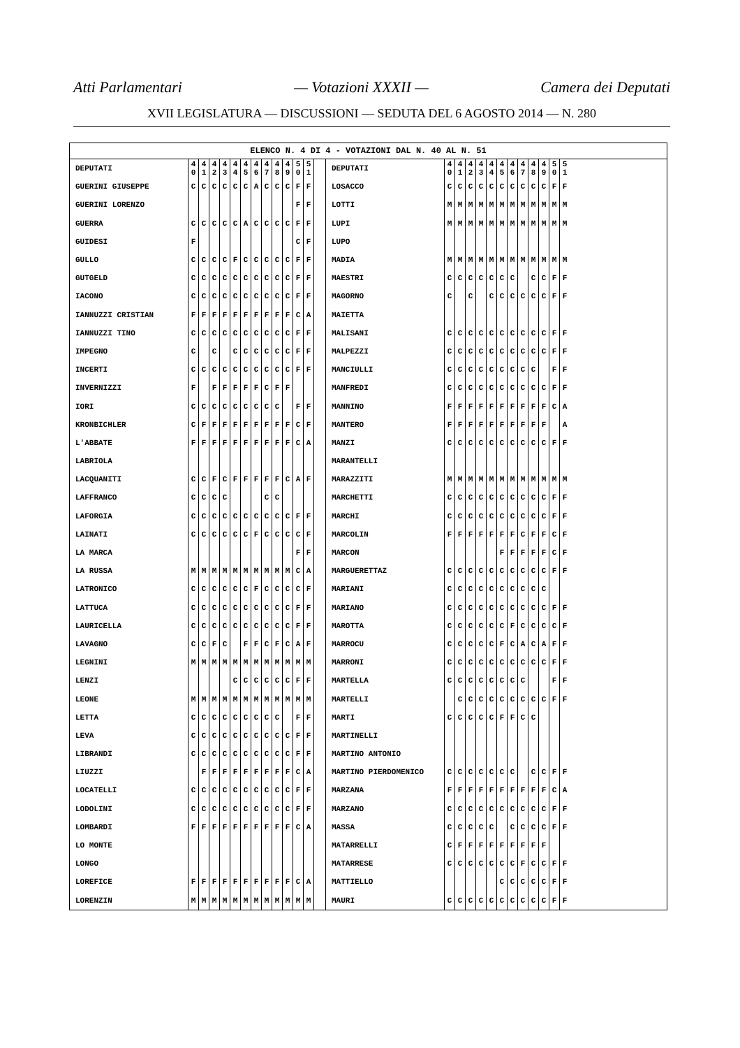Atti Parlamentari — Votazioni XXXII — Camera dei Deputati
XVII LEGISLATURA — DISCUSSIONI — SEDUTA DEL 6 AGOSTO 2014 — N. 280
ELENCO N. 4 DI 4 - VOTAZIONI DAL N. 40 AL N. 51
| DEPUTATI | 4 0 | 4 1 | 4 2 | 4 3 | 4 4 | 4 5 | 4 6 | 4 7 | 4 8 | 4 9 | 5 0 | 5 1 | | DEPUTATI | 4 0 | 4 1 | 4 2 | 4 3 | 4 4 | 4 5 | 4 6 | 4 7 | 4 8 | 4 9 | 5 0 | 5 1 |
| GUERINI GIUSEPPE | C | C | C | C | C | C | A | C | C | C | F | F | | LOSACCO | C | C | C | C | C | C | C | C | C | C | F | F |
| GUERINI LORENZO | | | | | | | | | | | F | F | | LOTTI | M | M | M | M | M | M | M | M | M | M | M | M |
| GUERRA | C | C | C | C | C | A | C | C | C | C | F | F | | LUPI | M | M | M | M | M | M | M | M | M | M | M | M |
| GUIDESI | F | | | | | | | | | | C | F | | LUPO | | | | | | | | | | | | |
| GULLO | C | C | C | C | F | C | C | C | C | C | F | F | | MADIA | M | M | M | M | M | M | M | M | M | M | M | M |
| GUTGELD | C | C | C | C | C | C | C | C | C | C | F | F | | MAESTRI | C | C | C | C | C | C | C | | C | C | F | F |
| IACONO | C | C | C | C | C | C | C | C | C | C | F | F | | MAGORNO | C | | C | | C | C | C | C | C | C | F | F |
| IANNUZZI CRISTIAN | F | F | F | F | F | F | F | F | F | F | C | A | | MAIETTA | | | | | | | | | | | | |
| IANNUZZI TINO | C | C | C | C | C | C | C | C | C | C | F | F | | MALISANI | C | C | C | C | C | C | C | C | C | C | F | F |
| IMPEGNO | C | | C | | C | C | C | C | C | C | F | F | | MALPEZZI | C | C | C | C | C | C | C | C | C | C | F | F |
| INCERTI | C | C | C | C | C | C | C | C | C | C | F | F | | MANCIULLI | C | C | C | C | C | C | C | C | C | | F | F |
| INVERNIZZI | F | | F | F | F | F | F | C | F | F | | | | MANFREDI | C | C | C | C | C | C | C | C | C | C | F | F |
| IORI | C | C | C | C | C | C | C | C | C | | F | F | | MANNINO | F | F | F | F | F | F | F | F | F | F | C | A |
| KRONBICHLER | C | F | F | F | F | F | F | F | F | F | C | F | | MANTERO | F | F | F | F | F | F | F | F | F | F | | A |
| L'ABBATE | F | F | F | F | F | F | F | F | F | F | C | A | | MANZI | C | C | C | C | C | C | C | C | C | C | F | F |
| LABRIOLA | | | | | | | | | | | | | | MARANTELLI | | | | | | | | | | | | |
| LACQUANITI | C | C | F | C | F | F | F | F | F | C | A | F | | MARAZZITI | M | M | M | M | M | M | M | M | M | M | M | M |
| LAFFRANCO | C | C | C | C | | | | C | C | | | | | MARCHETTI | C | C | C | C | C | C | C | C | C | C | F | F |
| LAFORGIA | C | C | C | C | C | C | C | C | C | C | F | F | | MARCHI | C | C | C | C | C | C | C | C | C | C | F | F |
| LAINATI | C | C | C | C | C | C | F | C | C | C | C | F | | MARCOLIN | F | F | F | F | F | F | F | C | F | F | C | F |
| LA MARCA | | | | | | | | | | | F | F | | MARCON | | | | | | F | F | F | F | F | C | F |
| LA RUSSA | M | M | M | M | M | M | M | M | M | M | C | A | | MARGUERETTAZ | C | C | C | C | C | C | C | C | C | C | F | F |
| LATRONICO | C | C | C | C | C | C | F | C | C | C | C | F | | MARIANI | C | C | C | C | C | C | C | C | C | C | | |
| LATTUCA | C | C | C | C | C | C | C | C | C | C | F | F | | MARIANO | C | C | C | C | C | C | C | C | C | C | F | F |
| LAURICELLA | C | C | C | C | C | C | C | C | C | C | F | F | | MAROTTA | C | C | C | C | C | C | F | C | C | C | C | F |
| LAVAGNO | C | C | F | C | | F | F | C | F | C | A | F | | MARROCU | C | C | C | C | C | F | C | A | C | A | F | F |
| LEGNINI | M | M | M | M | M | M | M | M | M | M | M | M | | MARRONI | C | C | C | C | C | C | C | C | C | C | F | F |
| LENZI | | | | | C | C | C | C | C | C | F | F | | MARTELLA | C | C | C | C | C | C | C | C | | | F | F |
| LEONE | M | M | M | M | M | M | M | M | M | M | M | M | | MARTELLI | | C | C | C | C | C | C | C | C | C | F | F |
| LETTA | C | C | C | C | C | C | C | C | C | | F | F | | MARTI | C | C | C | C | C | F | F | C | C | | | |
| LEVA | C | C | C | C | C | C | C | C | C | C | F | F | | MARTINELLI | | | | | | | | | | | | |
| LIBRANDI | C | C | C | C | C | C | C | C | C | C | F | F | | MARTINO ANTONIO | | | | | | | | | | | | |
| LIUZZI | | F | F | F | F | F | F | F | F | F | C | A | | MARTINO PIERDOMENICO | C | C | C | C | C | C | C | | C | C | F | F |
| LOCATELLI | C | C | C | C | C | C | C | C | C | C | F | F | | MARZANA | F | F | F | F | F | F | F | F | F | F | C | A |
| LODOLINI | C | C | C | C | C | C | C | C | C | C | F | F | | MARZANO | C | C | C | C | C | C | C | C | C | C | F | F |
| LOMBARDI | F | F | F | F | F | F | F | F | F | F | C | A | | MASSA | C | C | C | C | C | | C | C | C | C | F | F |
| LO MONTE | | | | | | | | | | | | | | MATARRELLI | C | F | F | F | F | F | F | F | F | F | | |
| LONGO | | | | | | | | | | | | | | MATARRESE | C | C | C | C | C | C | C | F | C | C | F | F |
| LOREFICE | F | F | F | F | F | F | F | F | F | F | C | A | | MATTIELLO | | | | | | C | C | C | C | C | F | F |
| LORENZIN | M | M | M | M | M | M | M | M | M | M | M | M | | MAURI | C | C | C | C | C | C | C | C | C | C | F | F |